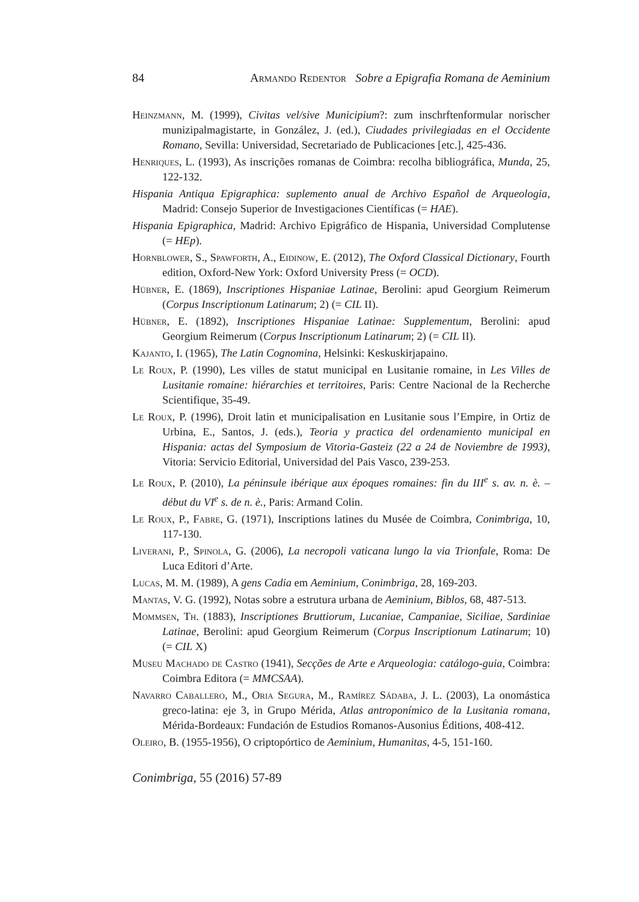84 Armando Redentor Sobre a Epigrafia Romana de Aeminium
Heinzmann, M. (1999), Civitas vel/sive Municipium?: zum inschrftenformular norischer munizipalmagistarte, in González, J. (ed.), Ciudades privilegiadas en el Occidente Romano, Sevilla: Universidad, Secretariado de Publicaciones [etc.], 425-436.
Henriques, L. (1993), As inscrições romanas de Coimbra: recolha bibliográfica, Munda, 25, 122-132.
Hispania Antiqua Epigraphica: suplemento anual de Archivo Español de Arqueologia, Madrid: Consejo Superior de Investigaciones Científicas (= HAE).
Hispania Epigraphica, Madrid: Archivo Epigráfico de Hispania, Universidad Complutense (= HEp).
Hornblower, S., Spawforth, A., Eidinow, E. (2012), The Oxford Classical Dictionary, Fourth edition, Oxford-New York: Oxford University Press (= OCD).
Hübner, E. (1869), Inscriptiones Hispaniae Latinae, Berolini: apud Georgium Reimerum (Corpus Inscriptionum Latinarum; 2) (= CIL II).
Hübner, E. (1892), Inscriptiones Hispaniae Latinae: Supplementum, Berolini: apud Georgium Reimerum (Corpus Inscriptionum Latinarum; 2) (= CIL II).
Kajanto, I. (1965), The Latin Cognomina, Helsinki: Keskuskirjapaino.
Le Roux, P. (1990), Les villes de statut municipal en Lusitanie romaine, in Les Villes de Lusitanie romaine: hiérarchies et territoires, Paris: Centre Nacional de la Recherche Scientifique, 35-49.
Le Roux, P. (1996), Droit latin et municipalisation en Lusitanie sous l’Empire, in Ortiz de Urbina, E., Santos, J. (eds.), Teoria y practica del ordenamiento municipal en Hispania: actas del Symposium de Vitoria-Gasteiz (22 a 24 de Noviembre de 1993), Vitoria: Servicio Editorial, Universidad del Pais Vasco, 239-253.
Le Roux, P. (2010), La péninsule ibérique aux époques romaines: fin du III<sup>e</sup> s. av. n. è. – début du VI<sup>e</sup> s. de n. è., Paris: Armand Colin.
Le Roux, P., Fabre, G. (1971), Inscriptions latines du Musée de Coimbra, Conimbriga, 10, 117-130.
Liverani, P., Spinola, G. (2006), La necropoli vaticana lungo la via Trionfale, Roma: De Luca Editori d’Arte.
Lucas, M. M. (1989), A gens Cadia em Aeminium, Conimbriga, 28, 169-203.
Mantas, V. G. (1992), Notas sobre a estrutura urbana de Aeminium, Biblos, 68, 487-513.
Mommsen, Th. (1883), Inscriptiones Bruttiorum, Lucaniae, Campaniae, Siciliae, Sardiniae Latinae, Berolini: apud Georgium Reimerum (Corpus Inscriptionum Latinarum; 10) (= CIL X)
Museu Machado de Castro (1941), Secções de Arte e Arqueologia: catálogo-guia, Coimbra: Coimbra Editora (= MMCSAA).
Navarro Caballero, M., Oria Segura, M., Ramírez Sádaba, J. L. (2003), La onomástica greco-latina: eje 3, in Grupo Mérida, Atlas antroponímico de la Lusitania romana, Mérida-Bordeaux: Fundación de Estudios Romanos-Ausonius Éditions, 408-412.
Oleiro, B. (1955-1956), O criptopórtico de Aeminium, Humanitas, 4-5, 151-160.
Conimbriga, 55 (2016) 57-89